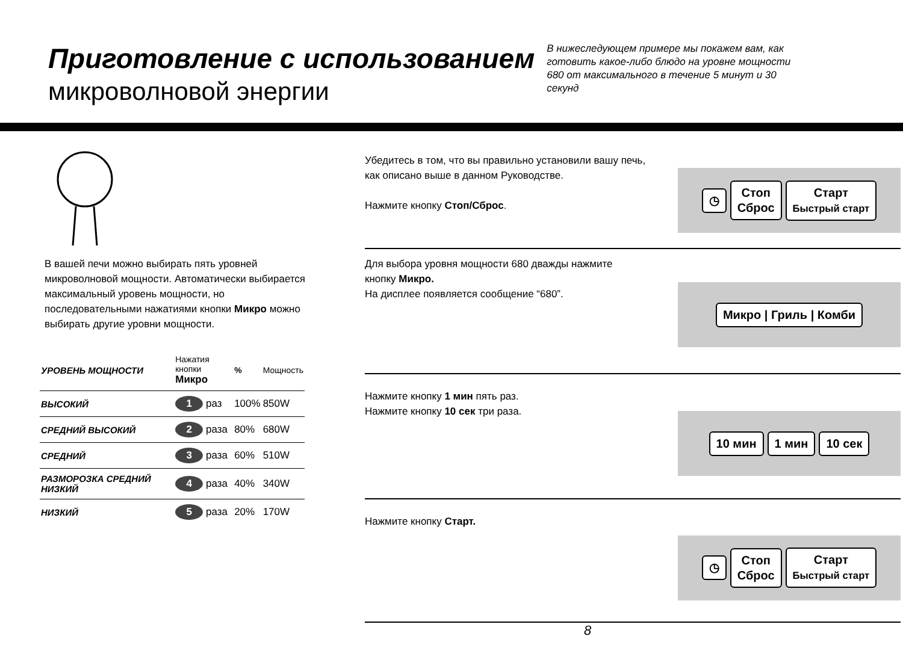Приготовление с использованием
микроволновой энергии
В нижеследующем примере мы покажем вам, как готовить какое-либо блюдо на уровне мощности 680 от максимального в течение 5 минут и 30 секунд
В вашей печи можно выбирать пять уровней микроволновой мощности. Автоматически выбирается максимальный уровень мощности, но последовательными нажатиями кнопки Микро можно выбирать другие уровни мощности.
| УРОВЕНЬ МОЩНОСТИ | Нажатия кнопки Микро | % | Мощность |
| --- | --- | --- | --- |
| ВЫСОКИЙ | 1 раз | 100% | 850W |
| СРЕДНИЙ ВЫСОКИЙ | 2 раза | 80% | 680W |
| СРЕДНИЙ | 3 раза | 60% | 510W |
| РАЗМОРОЗКА СРЕДНИЙ НИЗКИЙ | 4 раза | 40% | 340W |
| НИЗКИЙ | 5 раза | 20% | 170W |
Убедитесь в том, что вы правильно установили вашу печь,
как описано выше в данном Руководстве.
Нажмите кнопку Стоп/Сброс.
◷
Стоп
Сброс
Старт
Быстрый старт
Для выбора уровня мощности 680 дважды нажмите
кнопку Микро.
На дисплее появляется сообщение “680”.
Микро | Гриль | Комби
Нажмите кнопку 1 мин пять раз.
Нажмите кнопку 10 сек три раза.
10 мин 1 мин 10 сек
Нажмите кнопку Старт.
◷
Стоп
Сброс
Старт
Быстрый старт
8